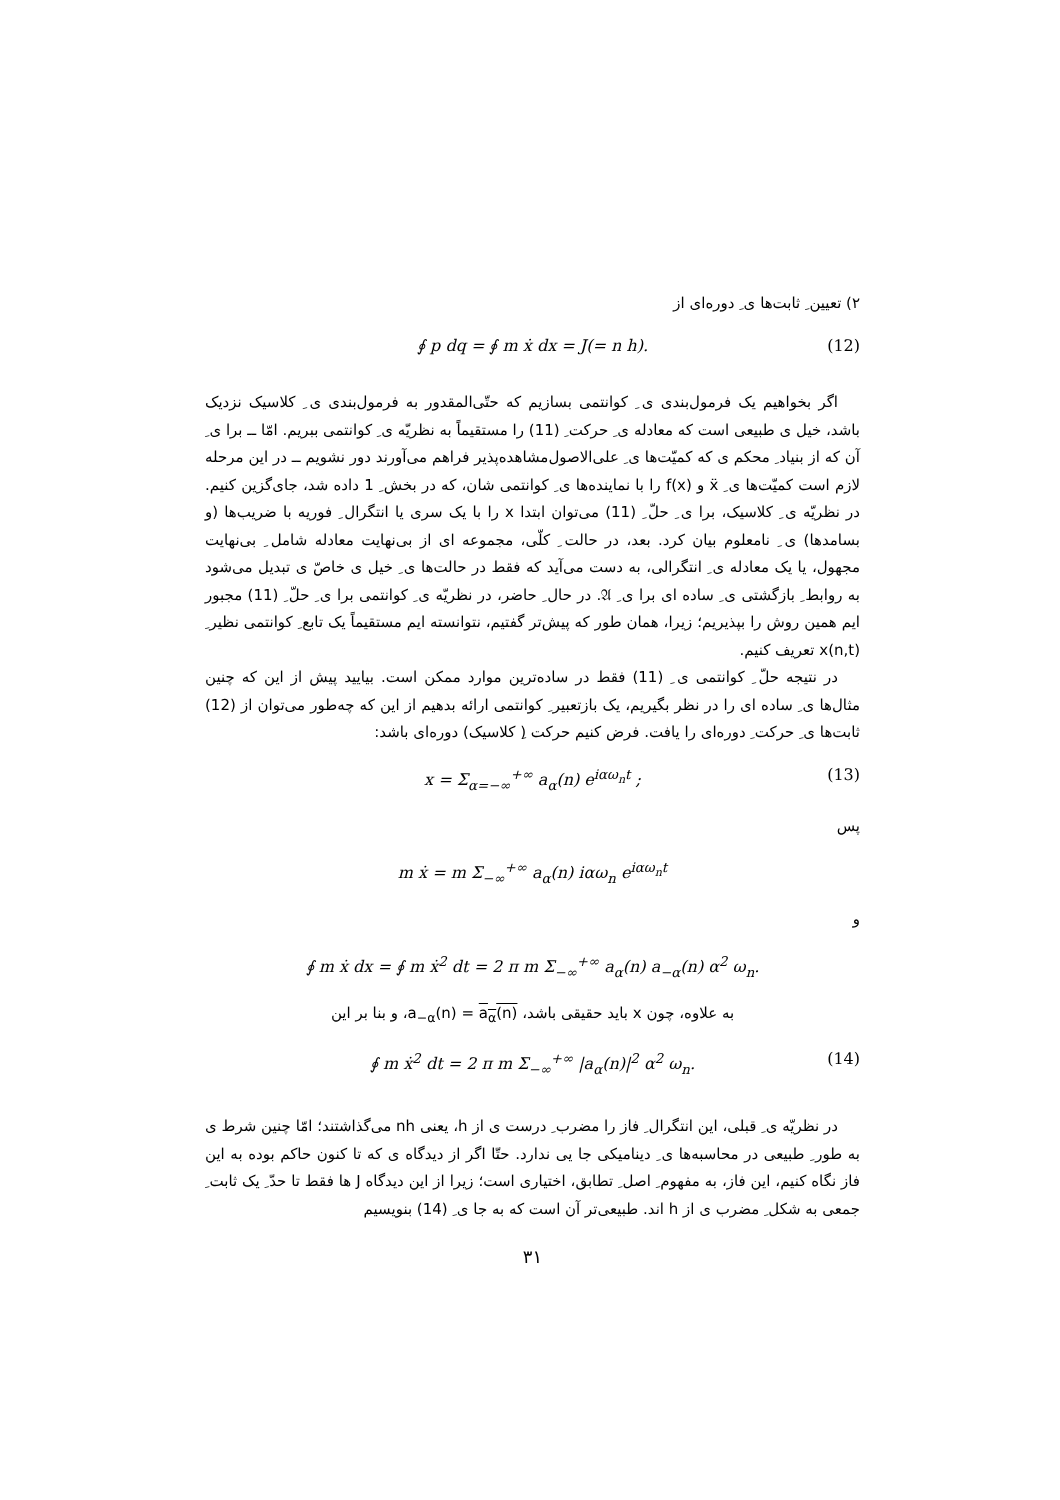۲) تعیین ِ ثابت‌ها ی ِ دوره‌ای از
∮ p dq = ∮ m ẋ dx = J(= n h). (12)
اگر بخواهیم یک فرمول‌بندی ی ِ کوانتمی بسازیم که حتّی‌المقدور به فرمول‌بندی ی ِ کلاسیک نزدیک باشد، خیل ی طبیعی است که معادله ی ِ حرکت ِ (11) را مستقیماً به نظریّه ی ِ کوانتمی ببریم. امّا ــ برا ی ِ آن که از بنیاد ِ محکم ی که کمیّت‌ها ی ِ علی‌الاصول‌مشاهده‌پذیر فراهم می‌آورند دور نشویم ــ در این مرحله لازم است کمیّت‌ها ی ِ ẍ و f(x) را با نماینده‌ها ی ِ کوانتمی شان، که در بخش ِ 1 داده شد، جای‌گزین کنیم. در نظریّه ی ِ کلاسیک، برا ی ِ حلّ ِ (11) می‌توان ابتدا x را با یک سری یا انتگرال ِ فوریه با ضریب‌ها (و بسامدها) ی ِ نامعلوم بیان کرد. بعد، در حالت ِ کلّی، مجموعه ای از بی‌نهایت معادله شامل ِ بی‌نهایت مجهول، یا یک معادله ی ِ انتگرالی، به دست می‌آید که فقط در حالت‌ها ی ِ خیل ی خاصّ ی تبدیل می‌شود به روابط ِ بازگشتی ی ِ ساده ای برا ی ِ 𝔄. در حال ِ حاضر، در نظریّه ی ِ کوانتمی برا ی ِ حلّ ِ (11) مجبور ایم همین روش را بپذیریم؛ زیرا، همان طور که پیش‌تر گفتیم، نتوانسته ایم مستقیماً یک تابع ِ کوانتمی نظیر ِ x(n,t) تعریف کنیم.
در نتیجه حلّ ِ کوانتمی ی ِ (11) فقط در ساده‌ترین موارد ممکن است. بیایید پیش از این که چنین مثال‌ها ی ِ ساده ای را در نظر بگیریم، یک بازتعبیر ِ کوانتمی ارائه بدهیم از این که چه‌طور می‌توان از (12) ثابت‌ها ی ِ حرکت ِ دوره‌ای را یافت. فرض کنیم حرکت (ِ کلاسیک) دوره‌ای باشد:
x = Σ<sub>α=−∞</sub><sup>+∞</sup> a<sub>α</sub>(n) e<sup>iαω<sub>n</sub>t</sup> ; (13)
پس
m ẋ = m Σ<sub>−∞</sub><sup>+∞</sup> a<sub>α</sub>(n) iαω<sub>n</sub> e<sup>iαω<sub>n</sub>t</sup>
و
∮ m ẋ dx = ∮ m ẋ<sup>2</sup> dt = 2 π m Σ<sub>−∞</sub><sup>+∞</sup> a<sub>α</sub>(n) a<sub>−α</sub>(n) α<sup>2</sup> ω<sub>n</sub>.
به علاوه، چون x باید حقیقی باشد، a<sub>−α</sub>(n) = a<sub>α</sub>(n)، و بنا بر این
∮ m ẋ<sup>2</sup> dt = 2 π m Σ<sub>−∞</sub><sup>+∞</sup> |a<sub>α</sub>(n)|<sup>2</sup> α<sup>2</sup> ω<sub>n</sub>. (14)
در نظریّه ی ِ قبلی، این انتگرال ِ فاز را مضرب ِ درست ی از h، یعنی nh می‌گذاشتند؛ امّا چنین شرط ی به طور ِ طبیعی در محاسبه‌ها ی ِ دینامیکی جا یی ندارد. حتّا اگر از دیدگاه ی که تا کنون حاکم بوده به این فاز نگاه کنیم، این فاز، به مفهوم ِ اصل ِ تطابق، اختیاری است؛ زیرا از این دیدگاه J ها فقط تا حدّ ِ یک ثابت ِ جمعی به شکل ِ مضرب ی از h اند. طبیعی‌تر آن است که به جا ی ِ (14) بنویسیم
۳۱